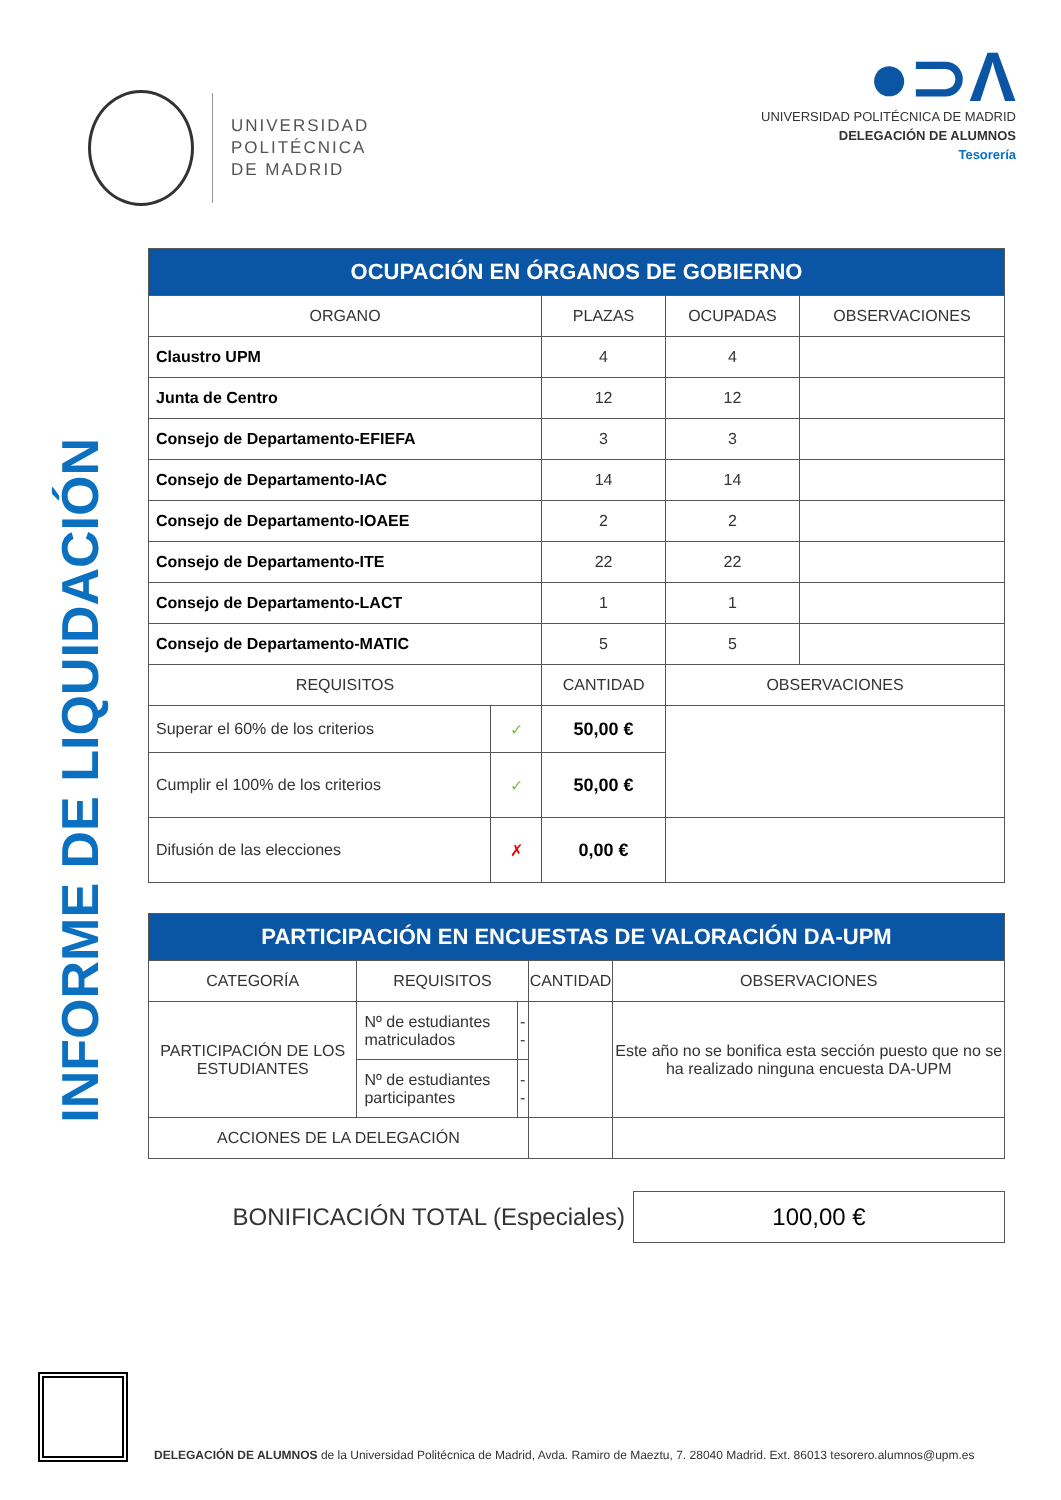UNIVERSIDAD
POLITÉCNICA
DE MADRID
●⊃Λ
UNIVERSIDAD POLITÉCNICA DE MADRID
DELEGACIÓN DE ALUMNOS
Tesorería
INFORME DE LIQUIDACIÓN
| OCUPACIÓN EN ÓRGANOS DE GOBIERNO | | | | |
| --- | --- | --- | --- | --- |
| ORGANO | | PLAZAS | OCUPADAS | OBSERVACIONES |
| Claustro UPM | | 4 | 4 | |
| Junta de Centro | | 12 | 12 | |
| Consejo de Departamento-EFIEFA | | 3 | 3 | |
| Consejo de Departamento-IAC | | 14 | 14 | |
| Consejo de Departamento-IOAEE | | 2 | 2 | |
| Consejo de Departamento-ITE | | 22 | 22 | |
| Consejo de Departamento-LACT | | 1 | 1 | |
| Consejo de Departamento-MATIC | | 5 | 5 | |
| REQUISITOS | | CANTIDAD | OBSERVACIONES | |
| Superar el 60% de los criterios | ✓ | 50,00 € | | |
| Cumplir el 100% de los criterios | ✓ | 50,00 € | | |
| Difusión de las elecciones | ✗ | 0,00 € | | |
| PARTICIPACIÓN EN ENCUESTAS DE VALORACIÓN DA-UPM | | | | |
| --- | --- | --- | --- | --- |
| CATEGORÍA | REQUISITOS | | CANTIDAD | OBSERVACIONES |
| PARTICIPACIÓN DE LOS ESTUDIANTES | Nº de estudiantes matriculados | -- | | Este año no se bonifica esta sección puesto que no se ha realizado ninguna encuesta DA-UPM |
| | Nº de estudiantes participantes | -- | | |
| ACCIONES DE LA DELEGACIÓN | | | | |
BONIFICACIÓN TOTAL (Especiales)
100,00 €
DELEGACIÓN DE ALUMNOS de la Universidad Politécnica de Madrid, Avda. Ramiro de Maeztu, 7. 28040 Madrid. Ext. 86013 tesorero.alumnos@upm.es